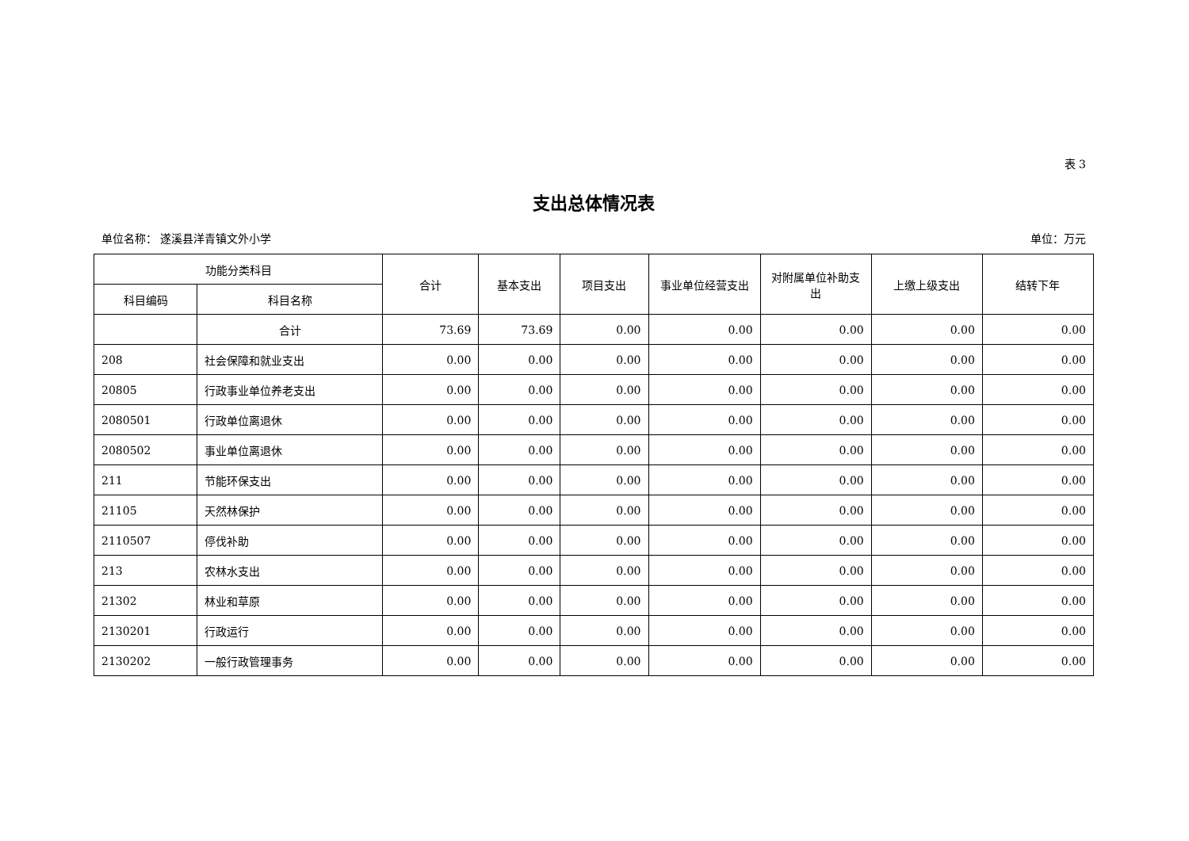表 3
支出总体情况表
单位名称： 遂溪县洋青镇文外小学 单位：万元
| 功能分类科目 | | 合计 | 基本支出 | 项目支出 | 事业单位经营支出 | 对附属单位补助支出 | 上缴上级支出 | 结转下年 |
| --- | --- | --- | --- | --- | --- | --- | --- | --- |
| 科目编码 | 科目名称 | | | | | | | |
| | 合计 | 73.69 | 73.69 | 0.00 | 0.00 | 0.00 | 0.00 | 0.00 |
| 208 | 社会保障和就业支出 | 0.00 | 0.00 | 0.00 | 0.00 | 0.00 | 0.00 | 0.00 |
| 20805 | 行政事业单位养老支出 | 0.00 | 0.00 | 0.00 | 0.00 | 0.00 | 0.00 | 0.00 |
| 2080501 | 行政单位离退休 | 0.00 | 0.00 | 0.00 | 0.00 | 0.00 | 0.00 | 0.00 |
| 2080502 | 事业单位离退休 | 0.00 | 0.00 | 0.00 | 0.00 | 0.00 | 0.00 | 0.00 |
| 211 | 节能环保支出 | 0.00 | 0.00 | 0.00 | 0.00 | 0.00 | 0.00 | 0.00 |
| 21105 | 天然林保护 | 0.00 | 0.00 | 0.00 | 0.00 | 0.00 | 0.00 | 0.00 |
| 2110507 | 停伐补助 | 0.00 | 0.00 | 0.00 | 0.00 | 0.00 | 0.00 | 0.00 |
| 213 | 农林水支出 | 0.00 | 0.00 | 0.00 | 0.00 | 0.00 | 0.00 | 0.00 |
| 21302 | 林业和草原 | 0.00 | 0.00 | 0.00 | 0.00 | 0.00 | 0.00 | 0.00 |
| 2130201 | 行政运行 | 0.00 | 0.00 | 0.00 | 0.00 | 0.00 | 0.00 | 0.00 |
| 2130202 | 一般行政管理事务 | 0.00 | 0.00 | 0.00 | 0.00 | 0.00 | 0.00 | 0.00 |